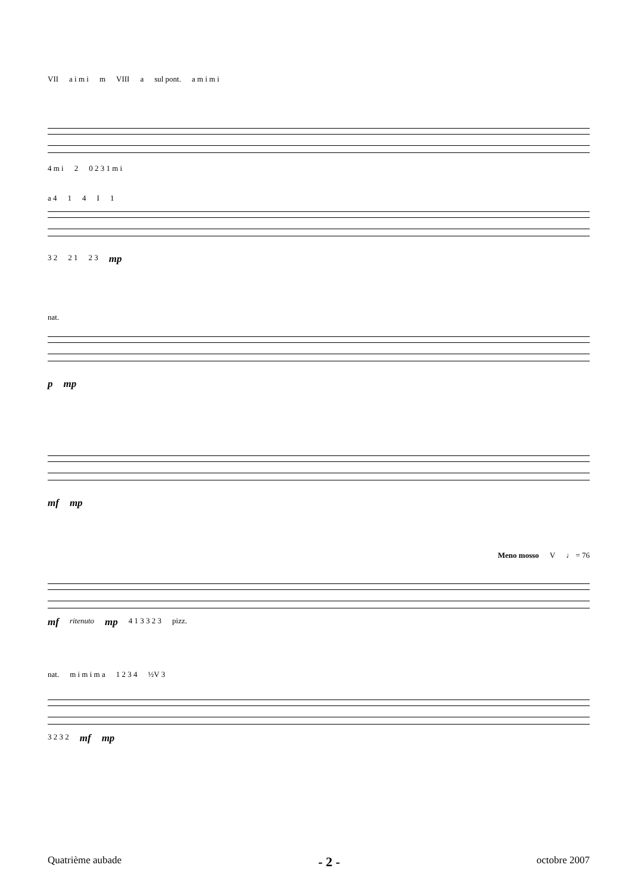VII a i m i m VIII a sul pont. a m i m i
4 m i 2 0 2 3 1 m i
a 4 14 I 1
3 2 2 1 2 3 mp
nat.
pmp
mf mp
Meno mosso V ♩ = 76
mf ritenuto mp 4 1 3 3 2 3 pizz.
nat. m i m i m a 1 2 3 4 ½V 3
3 2 3 2 mf mp
Quatrième aubade - 2 - octobre 2007